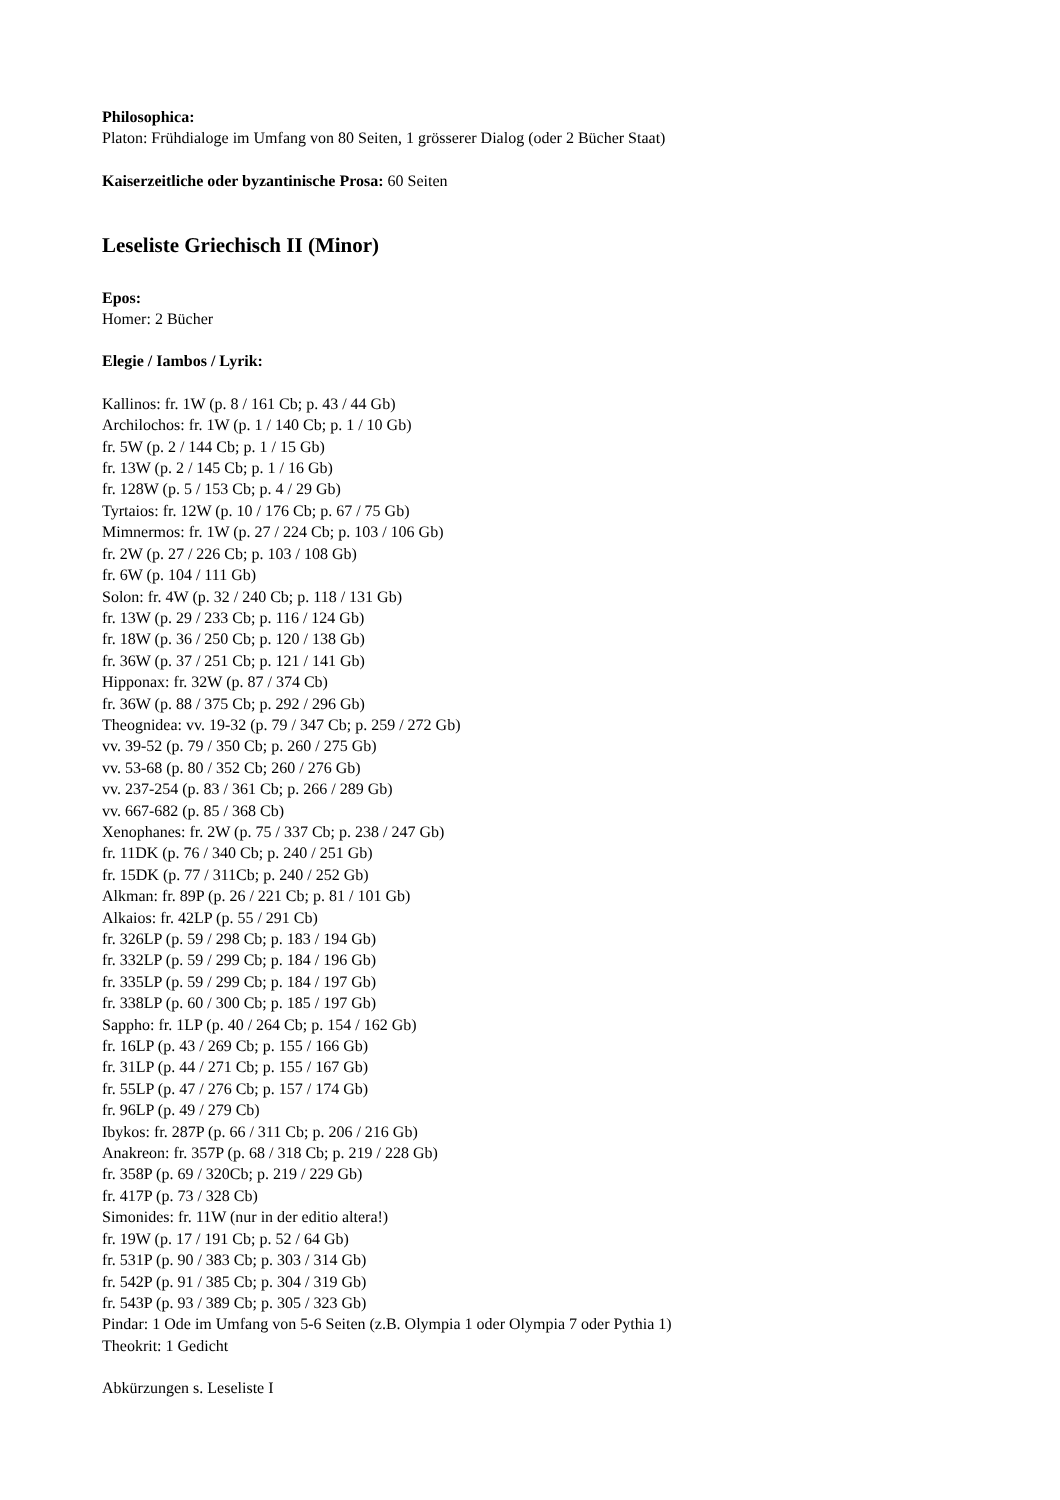Philosophica:
Platon: Frühdialoge im Umfang von 80 Seiten, 1 grösserer Dialog (oder 2 Bücher Staat)
Kaiserzeitliche oder byzantinische Prosa: 60 Seiten
Leseliste Griechisch II (Minor)
Epos:
Homer: 2 Bücher
Elegie / Iambos / Lyrik:
Kallinos: fr. 1W (p. 8 / 161 Cb; p. 43 / 44 Gb)
Archilochos: fr. 1W (p. 1 / 140 Cb; p. 1 / 10 Gb)
fr. 5W (p. 2 / 144 Cb; p. 1 / 15 Gb)
fr. 13W (p. 2 / 145 Cb; p. 1 / 16 Gb)
fr. 128W (p. 5 / 153 Cb; p. 4 / 29 Gb)
Tyrtaios: fr. 12W (p. 10 / 176 Cb; p. 67 / 75 Gb)
Mimnermos: fr. 1W (p. 27 / 224 Cb; p. 103 / 106 Gb)
fr. 2W (p. 27 / 226 Cb; p. 103 / 108 Gb)
fr. 6W (p. 104 / 111 Gb)
Solon: fr. 4W (p. 32 / 240 Cb; p. 118 / 131 Gb)
fr. 13W (p. 29 / 233 Cb; p. 116 / 124 Gb)
fr. 18W (p. 36 / 250 Cb; p. 120 / 138 Gb)
fr. 36W (p. 37 / 251 Cb; p. 121 / 141 Gb)
Hipponax: fr. 32W (p. 87 / 374 Cb)
fr. 36W (p. 88 / 375 Cb; p. 292 / 296 Gb)
Theognidea: vv. 19-32 (p. 79 / 347 Cb; p. 259 / 272 Gb)
vv. 39-52 (p. 79 / 350 Cb; p. 260 / 275 Gb)
vv. 53-68 (p. 80 / 352 Cb; 260 / 276 Gb)
vv. 237-254 (p. 83 / 361 Cb; p. 266 / 289 Gb)
vv. 667-682 (p. 85 / 368 Cb)
Xenophanes: fr. 2W (p. 75 / 337 Cb; p. 238 / 247 Gb)
fr. 11DK (p. 76 / 340 Cb; p. 240 / 251 Gb)
fr. 15DK (p. 77 / 311Cb; p. 240 / 252 Gb)
Alkman: fr. 89P (p. 26 / 221 Cb; p. 81 / 101 Gb)
Alkaios: fr. 42LP (p. 55 / 291 Cb)
fr. 326LP (p. 59 / 298 Cb; p. 183 / 194 Gb)
fr. 332LP (p. 59 / 299 Cb; p. 184 / 196 Gb)
fr. 335LP (p. 59 / 299 Cb; p. 184 / 197 Gb)
fr. 338LP (p. 60 / 300 Cb; p. 185 / 197 Gb)
Sappho: fr. 1LP (p. 40 / 264 Cb; p. 154 / 162 Gb)
fr. 16LP (p. 43 / 269 Cb; p. 155 / 166 Gb)
fr. 31LP (p. 44 / 271 Cb; p. 155 / 167 Gb)
fr. 55LP (p. 47 / 276 Cb; p. 157 / 174 Gb)
fr. 96LP (p. 49 / 279 Cb)
Ibykos: fr. 287P (p. 66 / 311 Cb; p. 206 / 216 Gb)
Anakreon: fr. 357P (p. 68 / 318 Cb; p. 219 / 228 Gb)
fr. 358P (p. 69 / 320Cb; p. 219 / 229 Gb)
fr. 417P (p. 73 / 328 Cb)
Simonides: fr. 11W (nur in der editio altera!)
fr. 19W (p. 17 / 191 Cb; p. 52 / 64 Gb)
fr. 531P (p. 90 / 383 Cb; p. 303 / 314 Gb)
fr. 542P (p. 91 / 385 Cb; p. 304 / 319 Gb)
fr. 543P (p. 93 / 389 Cb; p. 305 / 323 Gb)
Pindar: 1 Ode im Umfang von 5-6 Seiten (z.B. Olympia 1 oder Olympia 7 oder Pythia 1)
Theokrit: 1 Gedicht
Abkürzungen s. Leseliste I